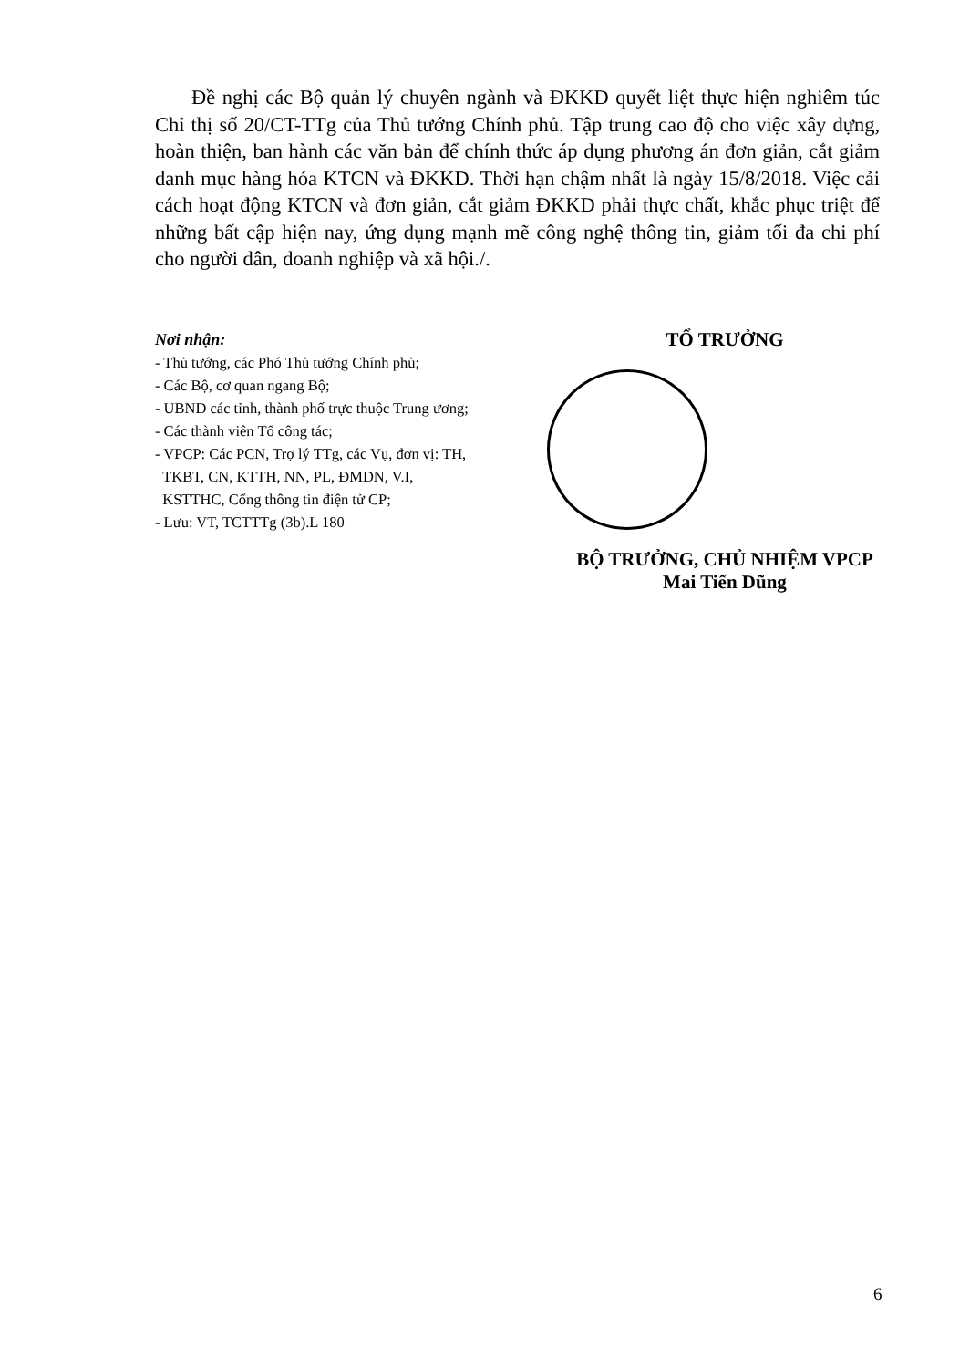Đề nghị các Bộ quản lý chuyên ngành và ĐKKD quyết liệt thực hiện nghiêm túc Chỉ thị số 20/CT-TTg của Thủ tướng Chính phủ. Tập trung cao độ cho việc xây dựng, hoàn thiện, ban hành các văn bản để chính thức áp dụng phương án đơn giản, cắt giảm danh mục hàng hóa KTCN và ĐKKD. Thời hạn chậm nhất là ngày 15/8/2018. Việc cải cách hoạt động KTCN và đơn giản, cắt giảm ĐKKD phải thực chất, khắc phục triệt để những bất cập hiện nay, ứng dụng mạnh mẽ công nghệ thông tin, giảm tối đa chi phí cho người dân, doanh nghiệp và xã hội./.
Nơi nhận:
- Thủ tướng, các Phó Thủ tướng Chính phủ;
- Các Bộ, cơ quan ngang Bộ;
- UBND các tỉnh, thành phố trực thuộc Trung ương;
- Các thành viên Tổ công tác;
- VPCP: Các PCN, Trợ lý TTg, các Vụ, đơn vị: TH,
TKBT, CN, KTTH, NN, PL, ĐMDN, V.I,
KSTTHC, Cổng thông tin điện tử CP;
- Lưu: VT, TCTTTg (3b).L 180
TỔ TRƯỞNG
BỘ TRƯỞNG, CHỦ NHIỆM VPCP
Mai Tiến Dũng
6